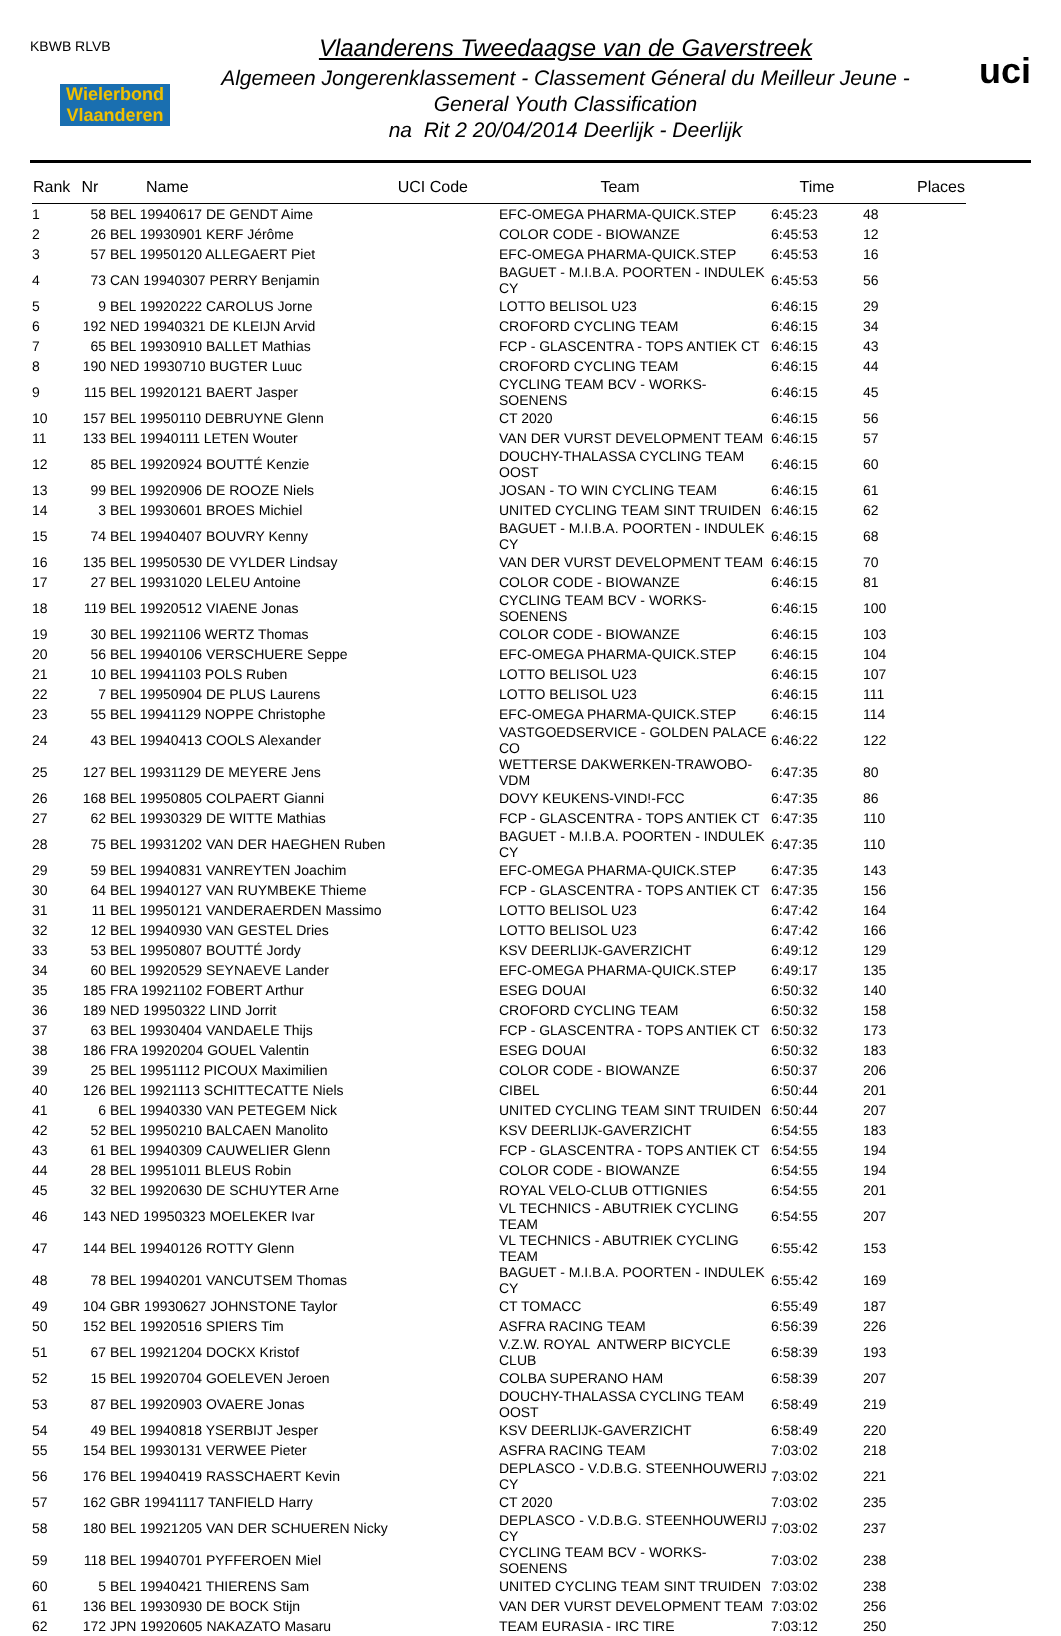KBWB RLVB
Wielerbond Vlaanderen
Vlaanderens Tweedaagse van de Gaverstreek
Algemeen Jongerenklassement - Classement Géneral du Meilleur Jeune -
General Youth Classification
na Rit 2 20/04/2014 Deerlijk - Deerlijk
uci
| Rank | Nr | Name | UCI Code | Team | Time | Places |
| --- | --- | --- | --- | --- | --- | --- |
| 1 | 58 | BEL 19940617 DE GENDT Aime | | EFC-OMEGA PHARMA-QUICK.STEP | 6:45:23 | 48 |
| 2 | 26 | BEL 19930901 KERF Jérôme | | COLOR CODE - BIOWANZE | 6:45:53 | 12 |
| 3 | 57 | BEL 19950120 ALLEGAERT Piet | | EFC-OMEGA PHARMA-QUICK.STEP | 6:45:53 | 16 |
| 4 | 73 | CAN 19940307 PERRY Benjamin | | BAGUET - M.I.B.A. POORTEN - INDULEK CY | 6:45:53 | 56 |
| 5 | 9 | BEL 19920222 CAROLUS Jorne | | LOTTO BELISOL U23 | 6:46:15 | 29 |
| 6 | 192 | NED 19940321 DE KLEIJN Arvid | | CROFORD CYCLING TEAM | 6:46:15 | 34 |
| 7 | 65 | BEL 19930910 BALLET Mathias | | FCP - GLASCENTRA - TOPS ANTIEK CT | 6:46:15 | 43 |
| 8 | 190 | NED 19930710 BUGTER Luuc | | CROFORD CYCLING TEAM | 6:46:15 | 44 |
| 9 | 115 | BEL 19920121 BAERT Jasper | | CYCLING TEAM BCV - WORKS-SOENENS | 6:46:15 | 45 |
| 10 | 157 | BEL 19950110 DEBRUYNE Glenn | | CT 2020 | 6:46:15 | 56 |
| 11 | 133 | BEL 19940111 LETEN Wouter | | VAN DER VURST DEVELOPMENT TEAM | 6:46:15 | 57 |
| 12 | 85 | BEL 19920924 BOUTTÉ Kenzie | | DOUCHY-THALASSA CYCLING TEAM OOST | 6:46:15 | 60 |
| 13 | 99 | BEL 19920906 DE ROOZE Niels | | JOSAN - TO WIN CYCLING TEAM | 6:46:15 | 61 |
| 14 | 3 | BEL 19930601 BROES Michiel | | UNITED CYCLING TEAM SINT TRUIDEN | 6:46:15 | 62 |
| 15 | 74 | BEL 19940407 BOUVRY Kenny | | BAGUET - M.I.B.A. POORTEN - INDULEK CY | 6:46:15 | 68 |
| 16 | 135 | BEL 19950530 DE VYLDER Lindsay | | VAN DER VURST DEVELOPMENT TEAM | 6:46:15 | 70 |
| 17 | 27 | BEL 19931020 LELEU Antoine | | COLOR CODE - BIOWANZE | 6:46:15 | 81 |
| 18 | 119 | BEL 19920512 VIAENE Jonas | | CYCLING TEAM BCV - WORKS-SOENENS | 6:46:15 | 100 |
| 19 | 30 | BEL 19921106 WERTZ Thomas | | COLOR CODE - BIOWANZE | 6:46:15 | 103 |
| 20 | 56 | BEL 19940106 VERSCHUERE Seppe | | EFC-OMEGA PHARMA-QUICK.STEP | 6:46:15 | 104 |
| 21 | 10 | BEL 19941103 POLS Ruben | | LOTTO BELISOL U23 | 6:46:15 | 107 |
| 22 | 7 | BEL 19950904 DE PLUS Laurens | | LOTTO BELISOL U23 | 6:46:15 | 111 |
| 23 | 55 | BEL 19941129 NOPPE Christophe | | EFC-OMEGA PHARMA-QUICK.STEP | 6:46:15 | 114 |
| 24 | 43 | BEL 19940413 COOLS Alexander | | VASTGOEDSERVICE - GOLDEN PALACE CO | 6:46:22 | 122 |
| 25 | 127 | BEL 19931129 DE MEYERE Jens | | WETTERSE DAKWERKEN-TRAWOBO-VDM | 6:47:35 | 80 |
| 26 | 168 | BEL 19950805 COLPAERT Gianni | | DOVY KEUKENS-VIND!-FCC | 6:47:35 | 86 |
| 27 | 62 | BEL 19930329 DE WITTE Mathias | | FCP - GLASCENTRA - TOPS ANTIEK CT | 6:47:35 | 110 |
| 28 | 75 | BEL 19931202 VAN DER HAEGHEN Ruben | | BAGUET - M.I.B.A. POORTEN - INDULEK CY | 6:47:35 | 110 |
| 29 | 59 | BEL 19940831 VANREYTEN Joachim | | EFC-OMEGA PHARMA-QUICK.STEP | 6:47:35 | 143 |
| 30 | 64 | BEL 19940127 VAN RUYMBEKE Thieme | | FCP - GLASCENTRA - TOPS ANTIEK CT | 6:47:35 | 156 |
| 31 | 11 | BEL 19950121 VANDERAERDEN Massimo | | LOTTO BELISOL U23 | 6:47:42 | 164 |
| 32 | 12 | BEL 19940930 VAN GESTEL Dries | | LOTTO BELISOL U23 | 6:47:42 | 166 |
| 33 | 53 | BEL 19950807 BOUTTÉ Jordy | | KSV DEERLIJK-GAVERZICHT | 6:49:12 | 129 |
| 34 | 60 | BEL 19920529 SEYNAEVE Lander | | EFC-OMEGA PHARMA-QUICK.STEP | 6:49:17 | 135 |
| 35 | 185 | FRA 19921102 FOBERT Arthur | | ESEG DOUAI | 6:50:32 | 140 |
| 36 | 189 | NED 19950322 LIND Jorrit | | CROFORD CYCLING TEAM | 6:50:32 | 158 |
| 37 | 63 | BEL 19930404 VANDAELE Thijs | | FCP - GLASCENTRA - TOPS ANTIEK CT | 6:50:32 | 173 |
| 38 | 186 | FRA 19920204 GOUEL Valentin | | ESEG DOUAI | 6:50:32 | 183 |
| 39 | 25 | BEL 19951112 PICOUX Maximilien | | COLOR CODE - BIOWANZE | 6:50:37 | 206 |
| 40 | 126 | BEL 19921113 SCHITTECATTE Niels | | CIBEL | 6:50:44 | 201 |
| 41 | 6 | BEL 19940330 VAN PETEGEM Nick | | UNITED CYCLING TEAM SINT TRUIDEN | 6:50:44 | 207 |
| 42 | 52 | BEL 19950210 BALCAEN Manolito | | KSV DEERLIJK-GAVERZICHT | 6:54:55 | 183 |
| 43 | 61 | BEL 19940309 CAUWELIER Glenn | | FCP - GLASCENTRA - TOPS ANTIEK CT | 6:54:55 | 194 |
| 44 | 28 | BEL 19951011 BLEUS Robin | | COLOR CODE - BIOWANZE | 6:54:55 | 194 |
| 45 | 32 | BEL 19920630 DE SCHUYTER Arne | | ROYAL VELO-CLUB OTTIGNIES | 6:54:55 | 201 |
| 46 | 143 | NED 19950323 MOELEKER Ivar | | VL TECHNICS - ABUTRIEK CYCLING TEAM | 6:54:55 | 207 |
| 47 | 144 | BEL 19940126 ROTTY Glenn | | VL TECHNICS - ABUTRIEK CYCLING TEAM | 6:55:42 | 153 |
| 48 | 78 | BEL 19940201 VANCUTSEM Thomas | | BAGUET - M.I.B.A. POORTEN - INDULEK CY | 6:55:42 | 169 |
| 49 | 104 | GBR 19930627 JOHNSTONE Taylor | | CT TOMACC | 6:55:49 | 187 |
| 50 | 152 | BEL 19920516 SPIERS Tim | | ASFRA RACING TEAM | 6:56:39 | 226 |
| 51 | 67 | BEL 19921204 DOCKX Kristof | | V.Z.W. ROYAL ANTWERP BICYCLE CLUB | 6:58:39 | 193 |
| 52 | 15 | BEL 19920704 GOELEVEN Jeroen | | COLBA SUPERANO HAM | 6:58:39 | 207 |
| 53 | 87 | BEL 19920903 OVAERE Jonas | | DOUCHY-THALASSA CYCLING TEAM OOST | 6:58:49 | 219 |
| 54 | 49 | BEL 19940818 YSERBIJT Jesper | | KSV DEERLIJK-GAVERZICHT | 6:58:49 | 220 |
| 55 | 154 | BEL 19930131 VERWEE Pieter | | ASFRA RACING TEAM | 7:03:02 | 218 |
| 56 | 176 | BEL 19940419 RASSCHAERT Kevin | | DEPLASCO - V.D.B.G. STEENHOUWERIJ CY | 7:03:02 | 221 |
| 57 | 162 | GBR 19941117 TANFIELD Harry | | CT 2020 | 7:03:02 | 235 |
| 58 | 180 | BEL 19921205 VAN DER SCHUEREN Nicky | | DEPLASCO - V.D.B.G. STEENHOUWERIJ CY | 7:03:02 | 237 |
| 59 | 118 | BEL 19940701 PYFFEROEN Miel | | CYCLING TEAM BCV - WORKS-SOENENS | 7:03:02 | 238 |
| 60 | 5 | BEL 19940421 THIERENS Sam | | UNITED CYCLING TEAM SINT TRUIDEN | 7:03:02 | 238 |
| 61 | 136 | BEL 19930930 DE BOCK Stijn | | VAN DER VURST DEVELOPMENT TEAM | 7:03:02 | 256 |
| 62 | 172 | JPN 19920605 NAKAZATO Masaru | | TEAM EURASIA - IRC TIRE | 7:03:12 | 250 |